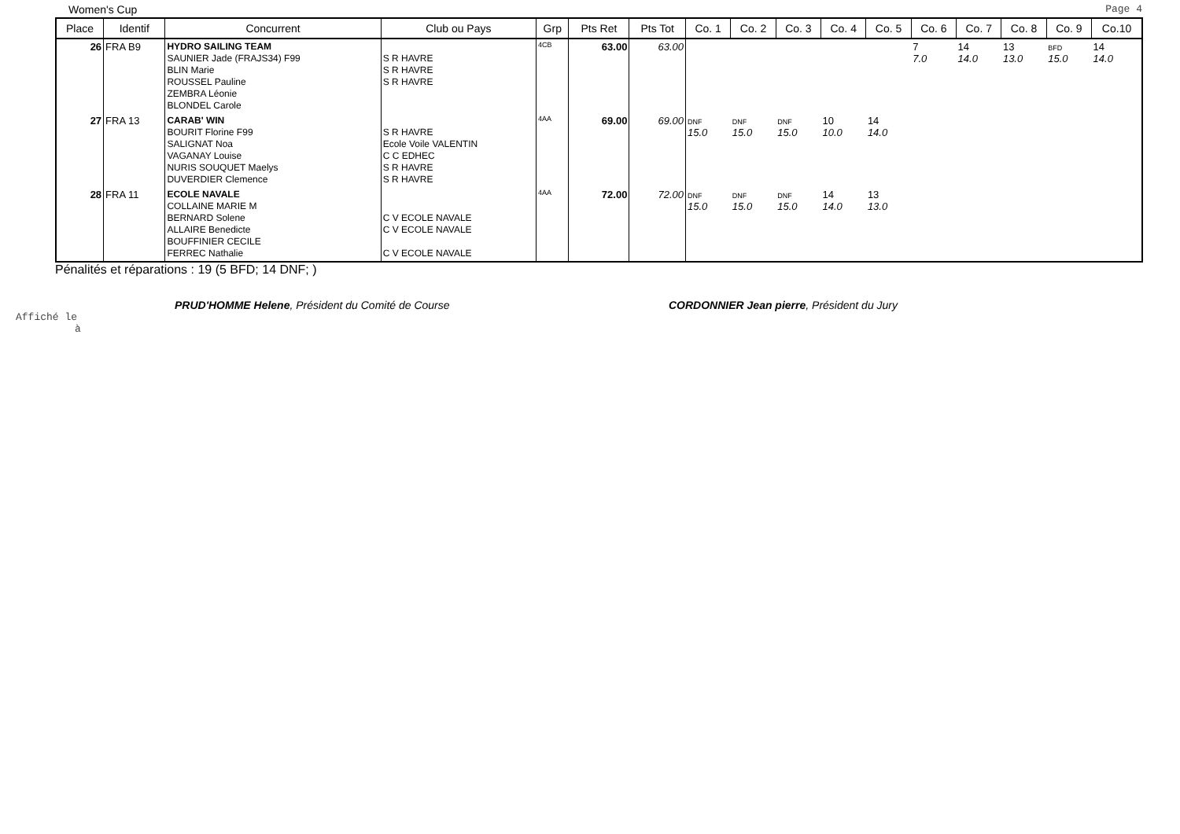Women's Cup Page 4
| Place | Identif | Concurrent | Club ou Pays | Grp | Pts Ret | Pts Tot | Co. 1 | Co. 2 | Co. 3 | Co. 4 | Co. 5 | Co. 6 | Co. 7 | Co. 8 | Co. 9 | Co.10 |
| --- | --- | --- | --- | --- | --- | --- | --- | --- | --- | --- | --- | --- | --- | --- | --- | --- |
| 26 | FRA B9 | HYDRO SAILING TEAM SAUNIER Jade (FRAJS34) F99 BLIN Marie ROUSSEL Pauline ZEMBRA Léonie BLONDEL Carole | S R HAVRE S R HAVRE S R HAVRE | 4CB | 63.00 | 63.00 | | | | | | 7 7.0 | 14 14.0 | 13 13.0 | BFD 15.0 | 14 14.0 |
| 27 | FRA 13 | CARAB' WIN BOURIT Florine F99 SALIGNAT Noa VAGANAY Louise NURIS SOUQUET Maelys DUVERDIER Clemence | S R HAVRE Ecole Voile VALENTIN C C EDHEC S R HAVRE S R HAVRE | 4AA | 69.00 | 69.00 | DNF 15.0 | DNF 15.0 | DNF 15.0 | 10 10.0 | 14 14.0 | | | | | |
| 28 | FRA 11 | ECOLE NAVALE COLLAINE MARIE M BERNARD Solene ALLAIRE Benedicte BOUFFINIER CECILE FERREC Nathalie | C V ECOLE NAVALE C V ECOLE NAVALE C V ECOLE NAVALE | 4AA | 72.00 | 72.00 | DNF 15.0 | DNF 15.0 | DNF 15.0 | 14 14.0 | 13 13.0 | | | | | |
Pénalités et réparations : 19 (5 BFD; 14 DNF; )
PRUD'HOMME Helene, Président du Comité de Course CORDONNIER Jean pierre, Président du Jury
Affiché le
à